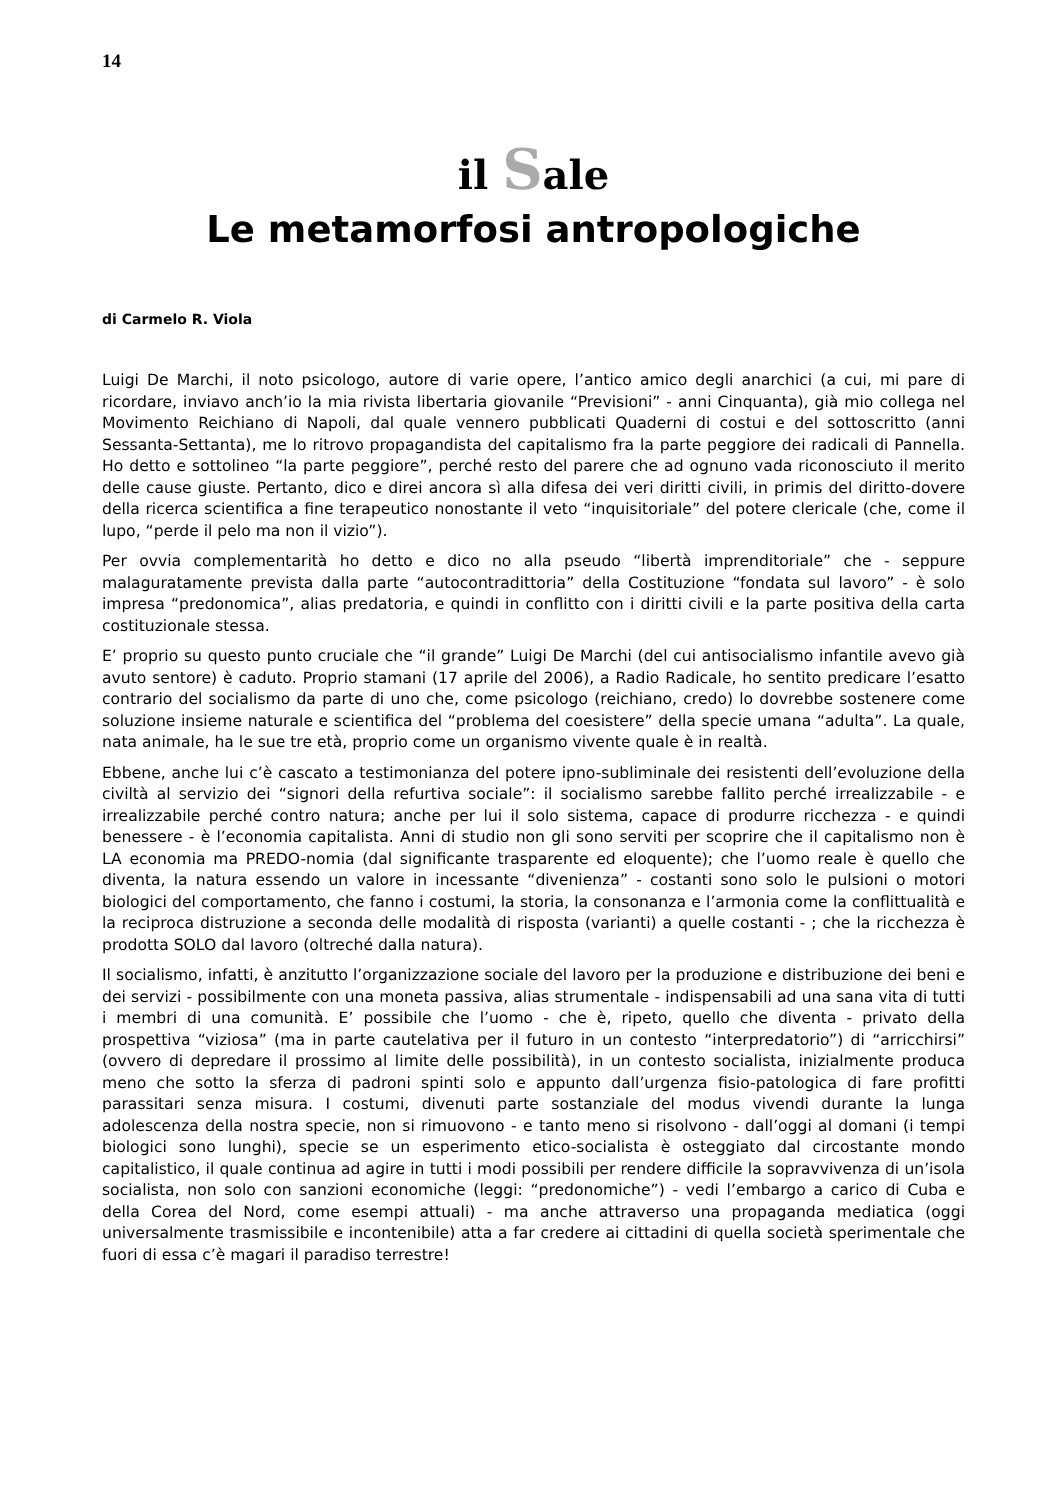14
il Sale
Le metamorfosi antropologiche
di Carmelo R. Viola
Luigi De Marchi, il noto psicologo, autore di varie opere, l’antico amico degli anarchici (a cui, mi pare di ricordare, inviavo anch’io la mia rivista libertaria giovanile “Previsioni” - anni Cinquanta), già mio collega nel Movimento Reichiano di Napoli, dal quale vennero pubblicati Quaderni di costui e del sottoscritto (anni Sessanta-Settanta), me lo ritrovo propagandista del capitalismo fra la parte peggiore dei radicali di Pannella. Ho detto e sottolineo “la parte peggiore”, perché resto del parere che ad ognuno vada riconosciuto il merito delle cause giuste. Pertanto, dico e direi ancora sì alla difesa dei veri diritti civili, in primis del diritto-dovere della ricerca scientifica a fine terapeutico nonostante il veto “inquisitoriale” del potere clericale (che, come il lupo, “perde il pelo ma non il vizio”).
Per ovvia complementarità ho detto e dico no alla pseudo “libertà imprenditoriale” che - seppure malaguratamente prevista dalla parte “autocontradittoria” della Costituzione “fondata sul lavoro” - è solo impresa “predonomica”, alias predatoria, e quindi in conflitto con i diritti civili e la parte positiva della carta costituzionale stessa.
E’ proprio su questo punto cruciale che “il grande” Luigi De Marchi (del cui antisocialismo infantile avevo già avuto sentore) è caduto. Proprio stamani (17 aprile del 2006), a Radio Radicale, ho sentito predicare l’esatto contrario del socialismo da parte di uno che, come psicologo (reichiano, credo) lo dovrebbe sostenere come soluzione insieme naturale e scientifica del “problema del coesistere” della specie umana “adulta”. La quale, nata animale, ha le sue tre età, proprio come un organismo vivente quale è in realtà.
Ebbene, anche lui c’è cascato a testimonianza del potere ipno-subliminale dei resistenti dell’evoluzione della civiltà al servizio dei “signori della refurtiva sociale”: il socialismo sarebbe fallito perché irrealizzabile - e irrealizzabile perché contro natura; anche per lui il solo sistema, capace di produrre ricchezza - e quindi benessere - è l’economia capitalista. Anni di studio non gli sono serviti per scoprire che il capitalismo non è LA economia ma PREDO-nomia (dal significante trasparente ed eloquente); che l’uomo reale è quello che diventa, la natura essendo un valore in incessante “divenienza” - costanti sono solo le pulsioni o motori biologici del comportamento, che fanno i costumi, la storia, la consonanza e l’armonia come la conflittualità e la reciproca distruzione a seconda delle modalità di risposta (varianti) a quelle costanti - ; che la ricchezza è prodotta SOLO dal lavoro (oltreché dalla natura).
Il socialismo, infatti, è anzitutto l’organizzazione sociale del lavoro per la produzione e distribuzione dei beni e dei servizi - possibilmente con una moneta passiva, alias strumentale - indispensabili ad una sana vita di tutti i membri di una comunità. E’ possibile che l’uomo - che è, ripeto, quello che diventa - privato della prospettiva “viziosa” (ma in parte cautelativa per il futuro in un contesto “interpredatorio”) di “arricchirsi” (ovvero di depredare il prossimo al limite delle possibilità), in un contesto socialista, inizialmente produca meno che sotto la sferza di padroni spinti solo e appunto dall’urgenza fisio-patologica di fare profitti parassitari senza misura. I costumi, divenuti parte sostanziale del modus vivendi durante la lunga adolescenza della nostra specie, non si rimuovono - e tanto meno si risolvono - dall’oggi al domani (i tempi biologici sono lunghi), specie se un esperimento etico-socialista è osteggiato dal circostante mondo capitalistico, il quale continua ad agire in tutti i modi possibili per rendere difficile la sopravvivenza di un’isola socialista, non solo con sanzioni economiche (leggi: “predonomiche”) - vedi l’embargo a carico di Cuba e della Corea del Nord, come esempi attuali) - ma anche attraverso una propaganda mediatica (oggi universalmente trasmissibile e incontenibile) atta a far credere ai cittadini di quella società sperimentale che fuori di essa c’è magari il paradiso terrestre!